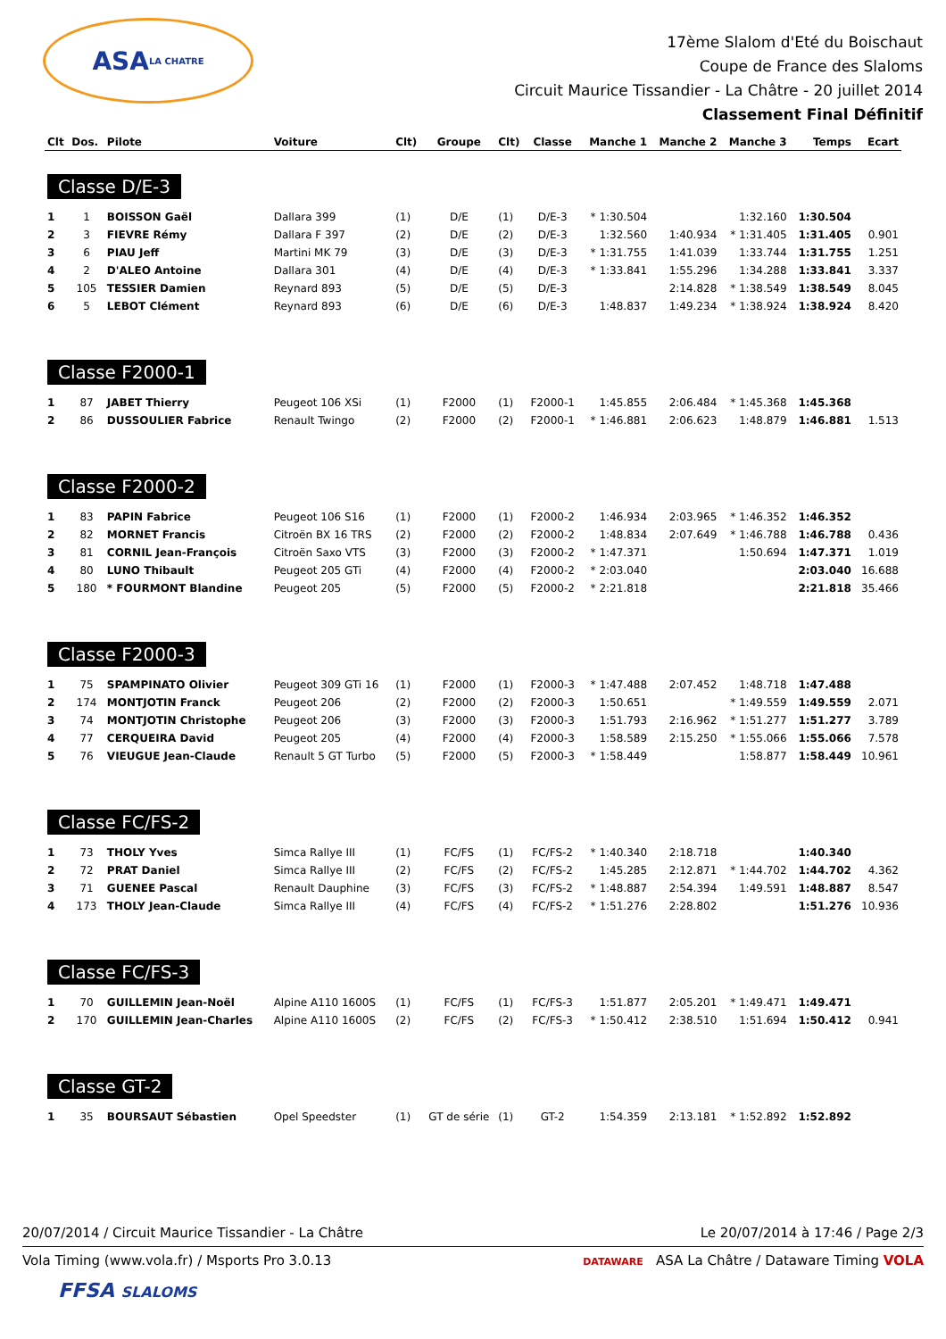ASA LA CHATRE
17ème Slalom d'Eté du Boischaut
Coupe de France des Slaloms
Circuit Maurice Tissandier - La Châtre - 20 juillet 2014
Classement Final Définitif
| Clt | Dos. | Pilote | Voiture | Clt) | Groupe | Clt) | Classe | Manche 1 | Manche 2 | Manche 3 | Temps | Ecart |
| --- | --- | --- | --- | --- | --- | --- | --- | --- | --- | --- | --- | --- |
| Classe D/E-3 | | | | | | | | | | | | |
| 1 | 1 | BOISSON Gaël | Dallara 399 | (1) | D/E | (1) | D/E-3 | * 1:30.504 | | 1:32.160 | 1:30.504 | |
| 2 | 3 | FIEVRE Rémy | Dallara F 397 | (2) | D/E | (2) | D/E-3 | 1:32.560 | 1:40.934 | * 1:31.405 | 1:31.405 | 0.901 |
| 3 | 6 | PIAU Jeff | Martini MK 79 | (3) | D/E | (3) | D/E-3 | * 1:31.755 | 1:41.039 | 1:33.744 | 1:31.755 | 1.251 |
| 4 | 2 | D'ALEO Antoine | Dallara 301 | (4) | D/E | (4) | D/E-3 | * 1:33.841 | 1:55.296 | 1:34.288 | 1:33.841 | 3.337 |
| 5 | 105 | TESSIER Damien | Reynard 893 | (5) | D/E | (5) | D/E-3 | | 2:14.828 | * 1:38.549 | 1:38.549 | 8.045 |
| 6 | 5 | LEBOT Clément | Reynard 893 | (6) | D/E | (6) | D/E-3 | 1:48.837 | 1:49.234 | * 1:38.924 | 1:38.924 | 8.420 |
| Classe F2000-1 | | | | | | | | | | | | |
| 1 | 87 | JABET Thierry | Peugeot 106 XSi | (1) | F2000 | (1) | F2000-1 | 1:45.855 | 2:06.484 | * 1:45.368 | 1:45.368 | |
| 2 | 86 | DUSSOULIER Fabrice | Renault Twingo | (2) | F2000 | (2) | F2000-1 | * 1:46.881 | 2:06.623 | 1:48.879 | 1:46.881 | 1.513 |
| Classe F2000-2 | | | | | | | | | | | | |
| 1 | 83 | PAPIN Fabrice | Peugeot 106 S16 | (1) | F2000 | (1) | F2000-2 | 1:46.934 | 2:03.965 | * 1:46.352 | 1:46.352 | |
| 2 | 82 | MORNET Francis | Citroën BX 16 TRS | (2) | F2000 | (2) | F2000-2 | 1:48.834 | 2:07.649 | * 1:46.788 | 1:46.788 | 0.436 |
| 3 | 81 | CORNIL Jean-François | Citroën Saxo VTS | (3) | F2000 | (3) | F2000-2 | * 1:47.371 | | 1:50.694 | 1:47.371 | 1.019 |
| 4 | 80 | LUNO Thibault | Peugeot 205 GTi | (4) | F2000 | (4) | F2000-2 | * 2:03.040 | | | 2:03.040 | 16.688 |
| 5 | 180 | * FOURMONT Blandine | Peugeot 205 | (5) | F2000 | (5) | F2000-2 | * 2:21.818 | | | 2:21.818 | 35.466 |
| Classe F2000-3 | | | | | | | | | | | | |
| 1 | 75 | SPAMPINATO Olivier | Peugeot 309 GTi 16 | (1) | F2000 | (1) | F2000-3 | * 1:47.488 | 2:07.452 | 1:48.718 | 1:47.488 | |
| 2 | 174 | MONTJOTIN Franck | Peugeot 206 | (2) | F2000 | (2) | F2000-3 | 1:50.651 | | * 1:49.559 | 1:49.559 | 2.071 |
| 3 | 74 | MONTJOTIN Christophe | Peugeot 206 | (3) | F2000 | (3) | F2000-3 | 1:51.793 | 2:16.962 | * 1:51.277 | 1:51.277 | 3.789 |
| 4 | 77 | CERQUEIRA David | Peugeot 205 | (4) | F2000 | (4) | F2000-3 | 1:58.589 | 2:15.250 | * 1:55.066 | 1:55.066 | 7.578 |
| 5 | 76 | VIEUGUE Jean-Claude | Renault 5 GT Turbo | (5) | F2000 | (5) | F2000-3 | * 1:58.449 | | 1:58.877 | 1:58.449 | 10.961 |
| Classe FC/FS-2 | | | | | | | | | | | | |
| 1 | 73 | THOLY Yves | Simca Rallye III | (1) | FC/FS | (1) | FC/FS-2 | * 1:40.340 | 2:18.718 | | 1:40.340 | |
| 2 | 72 | PRAT Daniel | Simca Rallye III | (2) | FC/FS | (2) | FC/FS-2 | 1:45.285 | 2:12.871 | * 1:44.702 | 1:44.702 | 4.362 |
| 3 | 71 | GUENEE Pascal | Renault Dauphine | (3) | FC/FS | (3) | FC/FS-2 | * 1:48.887 | 2:54.394 | 1:49.591 | 1:48.887 | 8.547 |
| 4 | 173 | THOLY Jean-Claude | Simca Rallye III | (4) | FC/FS | (4) | FC/FS-2 | * 1:51.276 | 2:28.802 | | 1:51.276 | 10.936 |
| Classe FC/FS-3 | | | | | | | | | | | | |
| 1 | 70 | GUILLEMIN Jean-Noël | Alpine A110 1600S | (1) | FC/FS | (1) | FC/FS-3 | 1:51.877 | 2:05.201 | * 1:49.471 | 1:49.471 | |
| 2 | 170 | GUILLEMIN Jean-Charles | Alpine A110 1600S | (2) | FC/FS | (2) | FC/FS-3 | * 1:50.412 | 2:38.510 | 1:51.694 | 1:50.412 | 0.941 |
| Classe GT-2 | | | | | | | | | | | | |
| 1 | 35 | BOURSAUT Sébastien | Opel Speedster | (1) | GT de série | (1) | GT-2 | 1:54.359 | 2:13.181 | * 1:52.892 | 1:52.892 | |
20/07/2014 / Circuit Maurice Tissandier - La Châtre Le 20/07/2014 à 17:46 / Page 2/3
Vola Timing (www.vola.fr) / Msports Pro 3.0.13 DATAWARE ASA La Châtre / Dataware Timing VOLA
FFSA SLALOMS